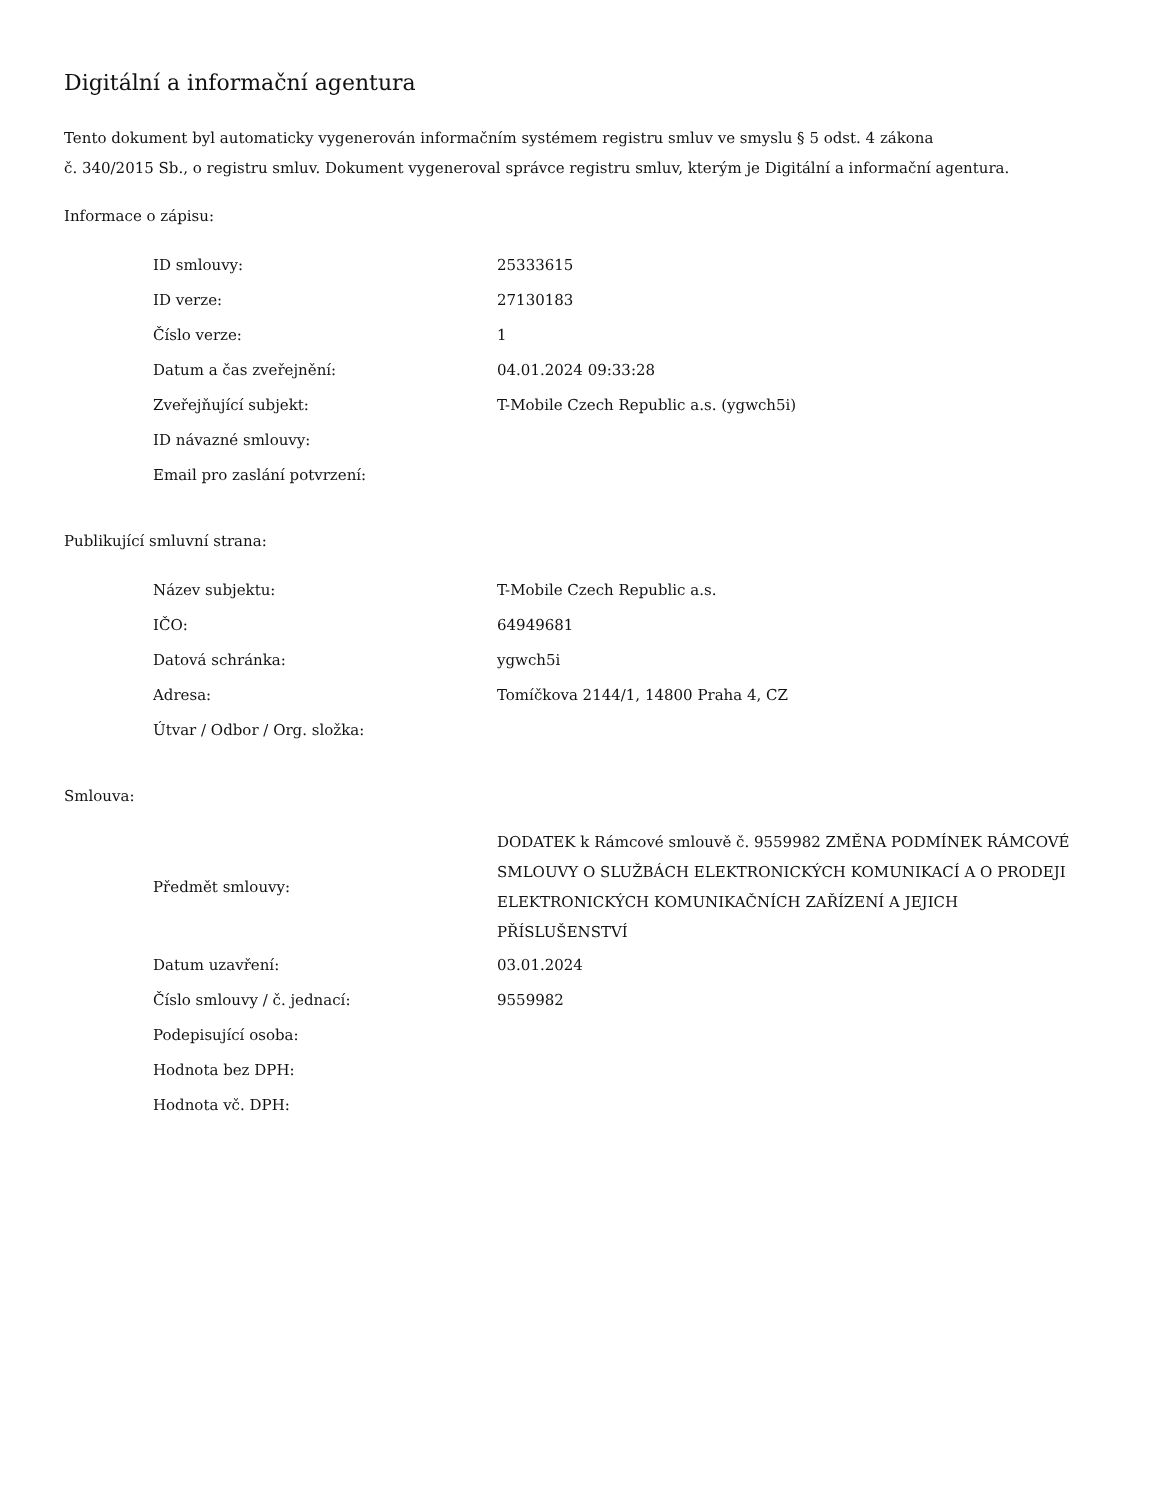Digitální a informační agentura
Tento dokument byl automaticky vygenerován informačním systémem registru smluv ve smyslu § 5 odst. 4 zákona
č. 340/2015 Sb., o registru smluv. Dokument vygeneroval správce registru smluv, kterým je Digitální a informační agentura.
Informace o zápisu:
| ID smlouvy: | 25333615 |
| ID verze: | 27130183 |
| Číslo verze: | 1 |
| Datum a čas zveřejnění: | 04.01.2024 09:33:28 |
| Zveřejňující subjekt: | T-Mobile Czech Republic a.s. (ygwch5i) |
| ID návazné smlouvy: | |
| Email pro zaslání potvrzení: | |
Publikující smluvní strana:
| Název subjektu: | T-Mobile Czech Republic a.s. |
| IČO: | 64949681 |
| Datová schránka: | ygwch5i |
| Adresa: | Tomíčkova 2144/1, 14800 Praha 4, CZ |
| Útvar / Odbor / Org. složka: | |
Smlouva:
| Předmět smlouvy: | DODATEK k Rámcové smlouvě č. 9559982 ZMĚNA PODMÍNEK RÁMCOVÉ SMLOUVY O SLUŽBÁCH ELEKTRONICKÝCH KOMUNIKACÍ A O PRODEJI ELEKTRONICKÝCH KOMUNIKAČNÍCH ZAŘÍZENÍ A JEJICH PŘÍSLUŠENSTVÍ |
| Datum uzavření: | 03.01.2024 |
| Číslo smlouvy / č. jednací: | 9559982 |
| Podepisující osoba: | |
| Hodnota bez DPH: | |
| Hodnota vč. DPH: | |